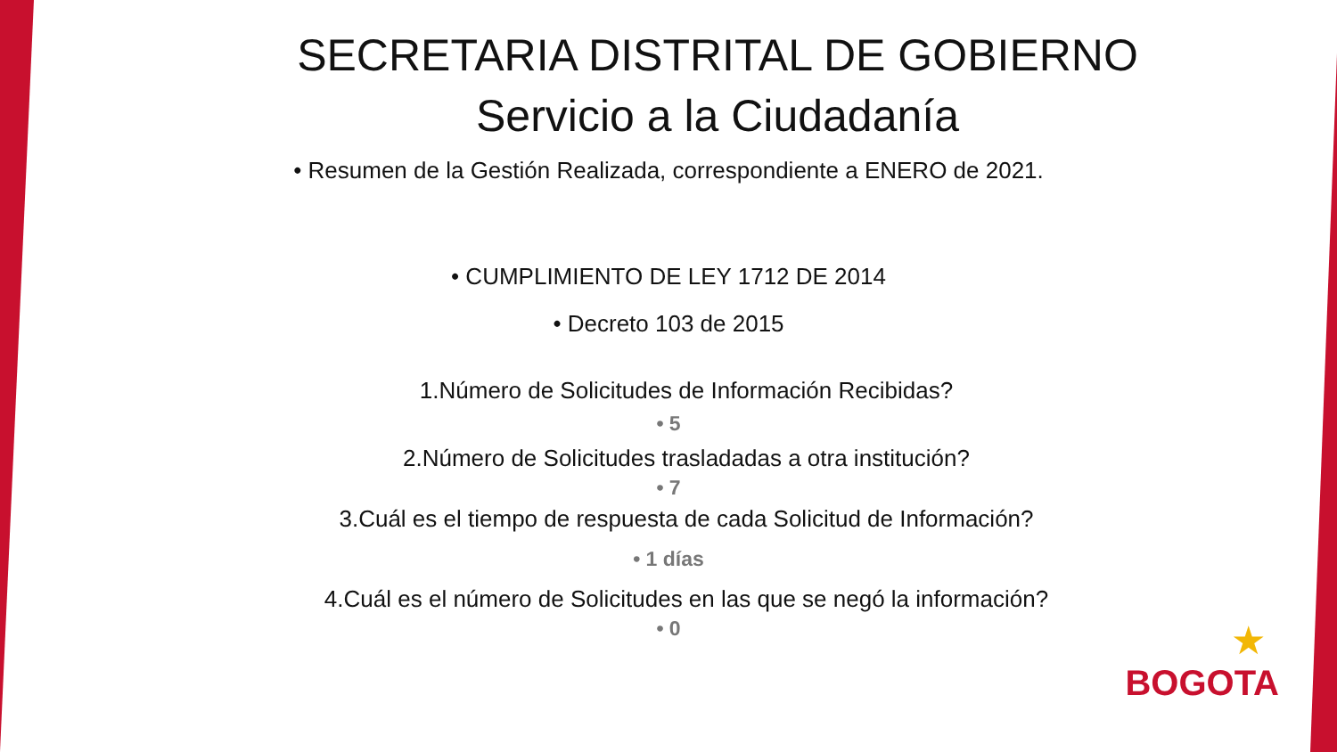SECRETARIA DISTRITAL DE GOBIERNO
Servicio a la Ciudadanía
• Resumen de la Gestión Realizada, correspondiente a ENERO de 2021.
• CUMPLIMIENTO DE LEY 1712 DE 2014
• Decreto 103 de 2015
1.Número de Solicitudes de Información Recibidas?
• 5
2.Número de Solicitudes trasladadas a otra institución?
• 7
3.Cuál es el tiempo de respuesta de cada Solicitud de Información?
• 1 días
4.Cuál es el número de Solicitudes en las que se negó la información?
• 0
★
BOGOTA